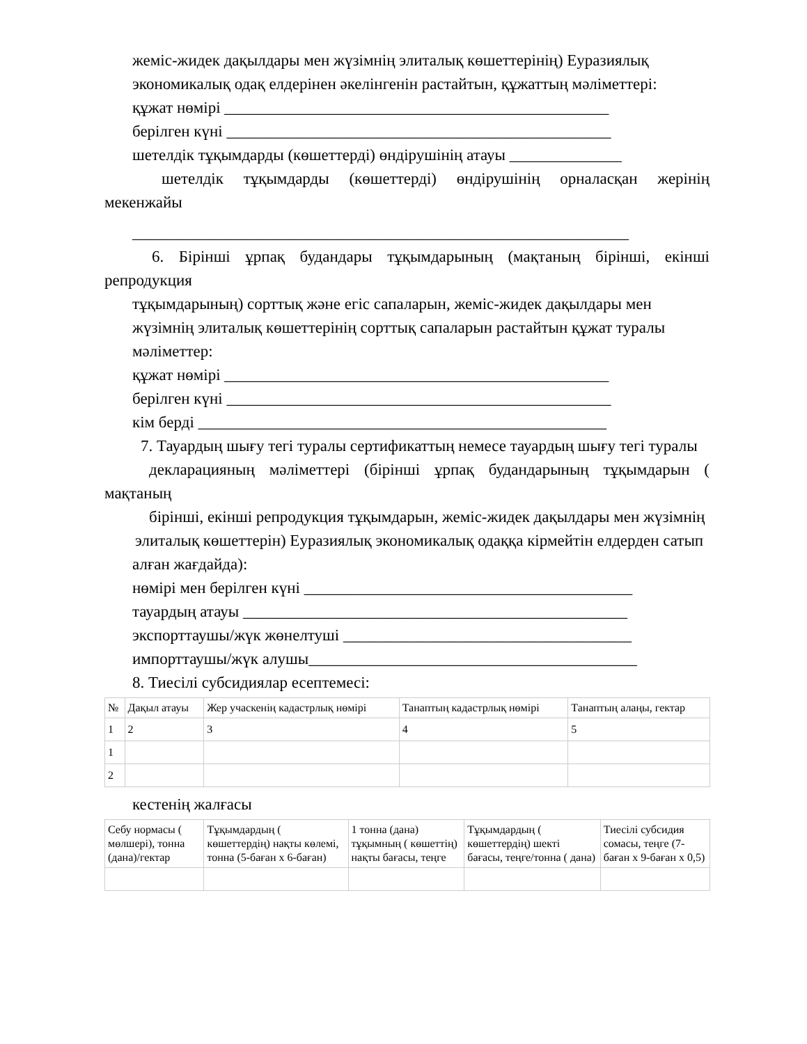жеміс-жидек дақылдары мен жүзімнің элиталық көшеттерінің) Еуразиялық
экономикалық одақ елдерінен әкелінгенін растайтын, құжаттың мәліметтері:
құжат нөмірі ________________________________________________
берілген күні ________________________________________________
шетелдік тұқымдарды (көшеттерді) өндірушінің атауы ______________
шетелдік тұқымдарды (көшеттерді) өндірушінің орналасқан жерінің мекенжайы
______________________________________________________________
6. Бірінші ұрпақ будандары тұқымдарының (мақтаның бірінші, екінші репродукция
тұқымдарының) сорттық және егіс сапаларын, жеміс-жидек дақылдары мен
жүзімнің элиталық көшеттерінің сорттық сапаларын растайтын құжат туралы мәліметтер:
құжат нөмірі ________________________________________________
берілген күні ________________________________________________
кім берді ___________________________________________________
7. Тауардың шығу тегі туралы сертификаттың немесе тауардың шығу тегі туралы
декларацияның мәліметтері (бірінші ұрпақ будандарының тұқымдарын ( мақтаның
бірінші, екінші репродукция тұқымдарын, жеміс-жидек дақылдары мен жүзімнің
элиталық көшеттерін) Еуразиялық экономикалық одаққа кірмейтін елдерден сатып
алған жағдайда):
нөмірі мен берілген күні _________________________________________
тауардың атауы ________________________________________________
экспорттаушы/жүк жөнелтуші ____________________________________
импорттаушы/жүк алушы_________________________________________
8. Тиесілі субсидиялар есептемесі:
| № | Дақыл атауы | Жер учаскенің кадастрлық нөмірі | Танаптың кадастрлық нөмірі | Танаптың алаңы, гектар |
| --- | --- | --- | --- | --- |
| 1 | 2 | 3 | 4 | 5 |
| 1 | | | | |
| 2 | | | | |
кестенің жалғасы
| Себу нормасы ( мөлшері), тонна (дана)/гектар | Тұқымдардың ( көшеттердің) нақты көлемі, тонна (5-баған x 6-баған) | 1 тонна (дана) тұқымның ( көшеттің) нақты бағасы, теңге | Тұқымдардың ( көшеттердің) шекті бағасы, теңге/тонна ( дана) | Тиесілі субсидия сомасы, теңге (7-баған x 9-баған x 0,5) |
| --- | --- | --- | --- | --- |